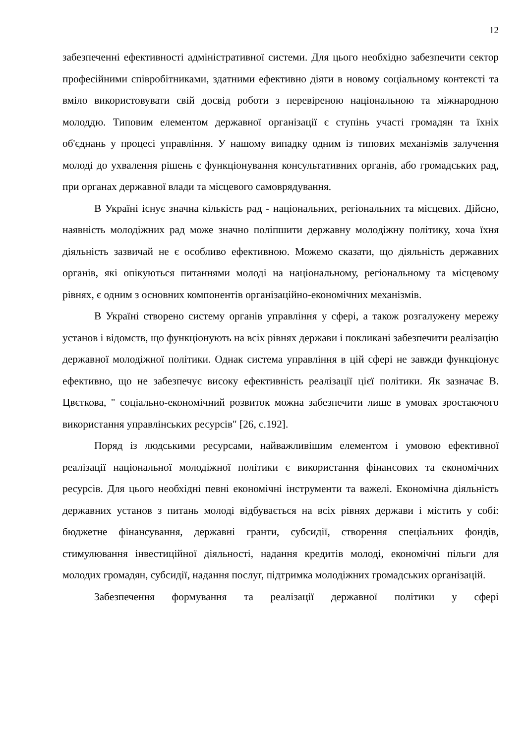12
забезпеченні ефективності адміністративної системи. Для цього необхідно забезпечити сектор професійними співробітниками, здатними ефективно діяти в новому соціальному контексті та вміло використовувати свій досвід роботи з перевіреною національною та міжнародною молоддю. Типовим елементом державної організації є ступінь участі громадян та їхніх об'єднань у процесі управління. У нашому випадку одним із типових механізмів залучення молоді до ухвалення рішень є функціонування консультативних органів, або громадських рад, при органах державної влади та місцевого самоврядування.
В Україні існує значна кількість рад - національних, регіональних та місцевих. Дійсно, наявність молодіжних рад може значно поліпшити державну молодіжну політику, хоча їхня діяльність зазвичай не є особливо ефективною. Можемо сказати, що діяльність державних органів, які опікуються питаннями молоді на національному, регіональному та місцевому рівнях, є одним з основних компонентів організаційно-економічних механізмів.
В Україні створено систему органів управління у сфері, а також розгалужену мережу установ і відомств, що функціонують на всіх рівнях держави і покликані забезпечити реалізацію державної молодіжної політики. Однак система управління в цій сфері не завжди функціонує ефективно, що не забезпечує високу ефективність реалізації цієї політики. Як зазначає В. Цвєткова, " соціально-економічний розвиток можна забезпечити лише в умовах зростаючого використання управлінських ресурсів" [26, с.192].
Поряд із людськими ресурсами, найважливішим елементом і умовою ефективної реалізації національної молодіжної політики є використання фінансових та економічних ресурсів. Для цього необхідні певні економічні інструменти та важелі. Економічна діяльність державних установ з питань молоді відбувається на всіх рівнях держави і містить у собі: бюджетне фінансування, державні гранти, субсидії, створення спеціальних фондів, стимулювання інвестиційної діяльності, надання кредитів молоді, економічні пільги для молодих громадян, субсидії, надання послуг, підтримка молодіжних громадських організацій.
Забезпечення формування та реалізації державної політики у сфері